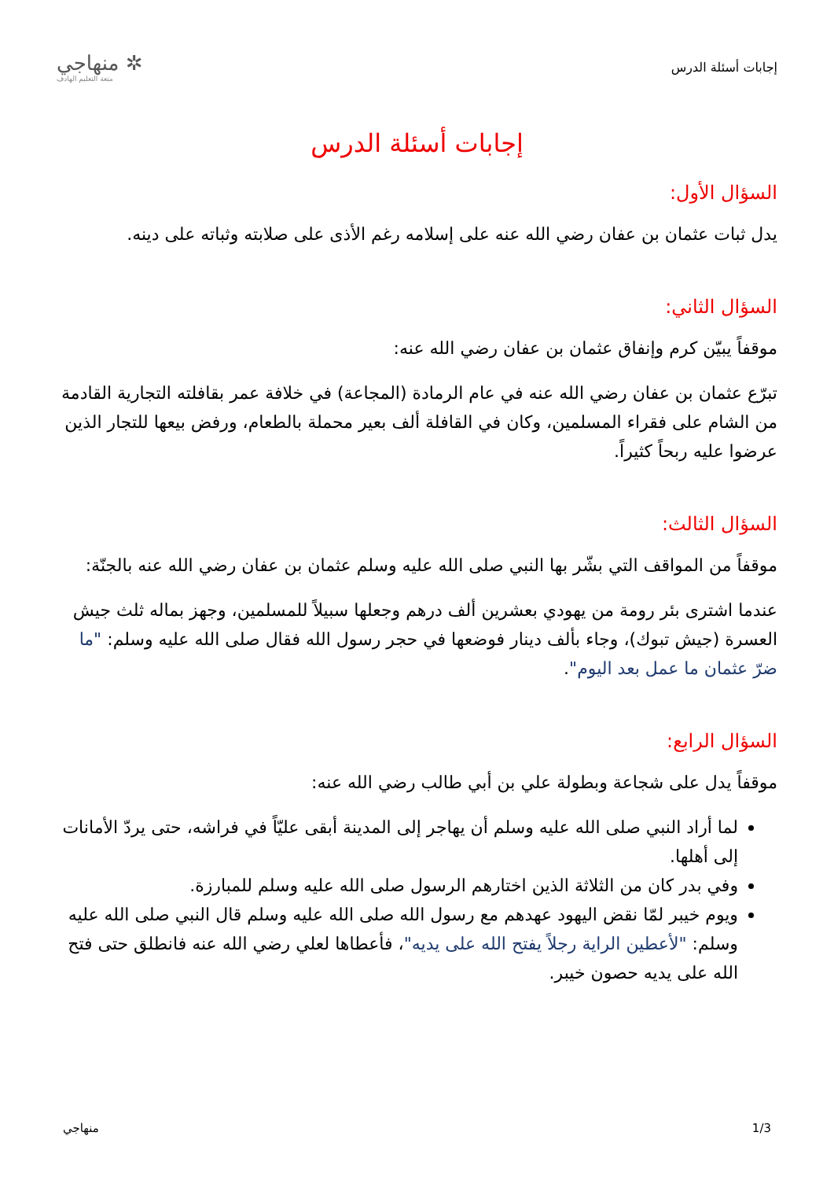إجابات أسئلة الدرس
✲ منهاجي
متعة التعليم الهادف
إجابات أسئلة الدرس
السؤال الأول:
يدل ثبات عثمان بن عفان رضي الله عنه على إسلامه رغم الأذى على صلابته وثباته على دينه.
السؤال الثاني:
موقفاً يبيّن كرم وإنفاق عثمان بن عفان رضي الله عنه:
تبرّع عثمان بن عفان رضي الله عنه في عام الرمادة (المجاعة) في خلافة عمر بقافلته التجارية القادمة من الشام على فقراء المسلمين، وكان في القافلة ألف بعير محملة بالطعام، ورفض بيعها للتجار الذين عرضوا عليه ربحاً كثيراً.
السؤال الثالث:
موقفاً من المواقف التي بشّر بها النبي صلى الله عليه وسلم عثمان بن عفان رضي الله عنه بالجنّة:
عندما اشترى بئر رومة من يهودي بعشرين ألف درهم وجعلها سبيلاً للمسلمين، وجهز بماله ثلث جيش العسرة (جيش تبوك)، وجاء بألف دينار فوضعها في حجر رسول الله فقال صلى الله عليه وسلم: "ما ضرّ عثمان ما عمل بعد اليوم".
السؤال الرابع:
موقفاً يدل على شجاعة وبطولة علي بن أبي طالب رضي الله عنه:
لما أراد النبي صلى الله عليه وسلم أن يهاجر إلى المدينة أبقى عليّاً في فراشه، حتى يردّ الأمانات إلى أهلها.
وفي بدر كان من الثلاثة الذين اختارهم الرسول صلى الله عليه وسلم للمبارزة.
ويوم خيبر لمّا نقض اليهود عهدهم مع رسول الله صلى الله عليه وسلم قال النبي صلى الله عليه وسلم: "لأعطين الراية رجلاً يفتح الله على يديه"، فأعطاها لعلي رضي الله عنه فانطلق حتى فتح الله على يديه حصون خيبر.
1/3 منهاجي